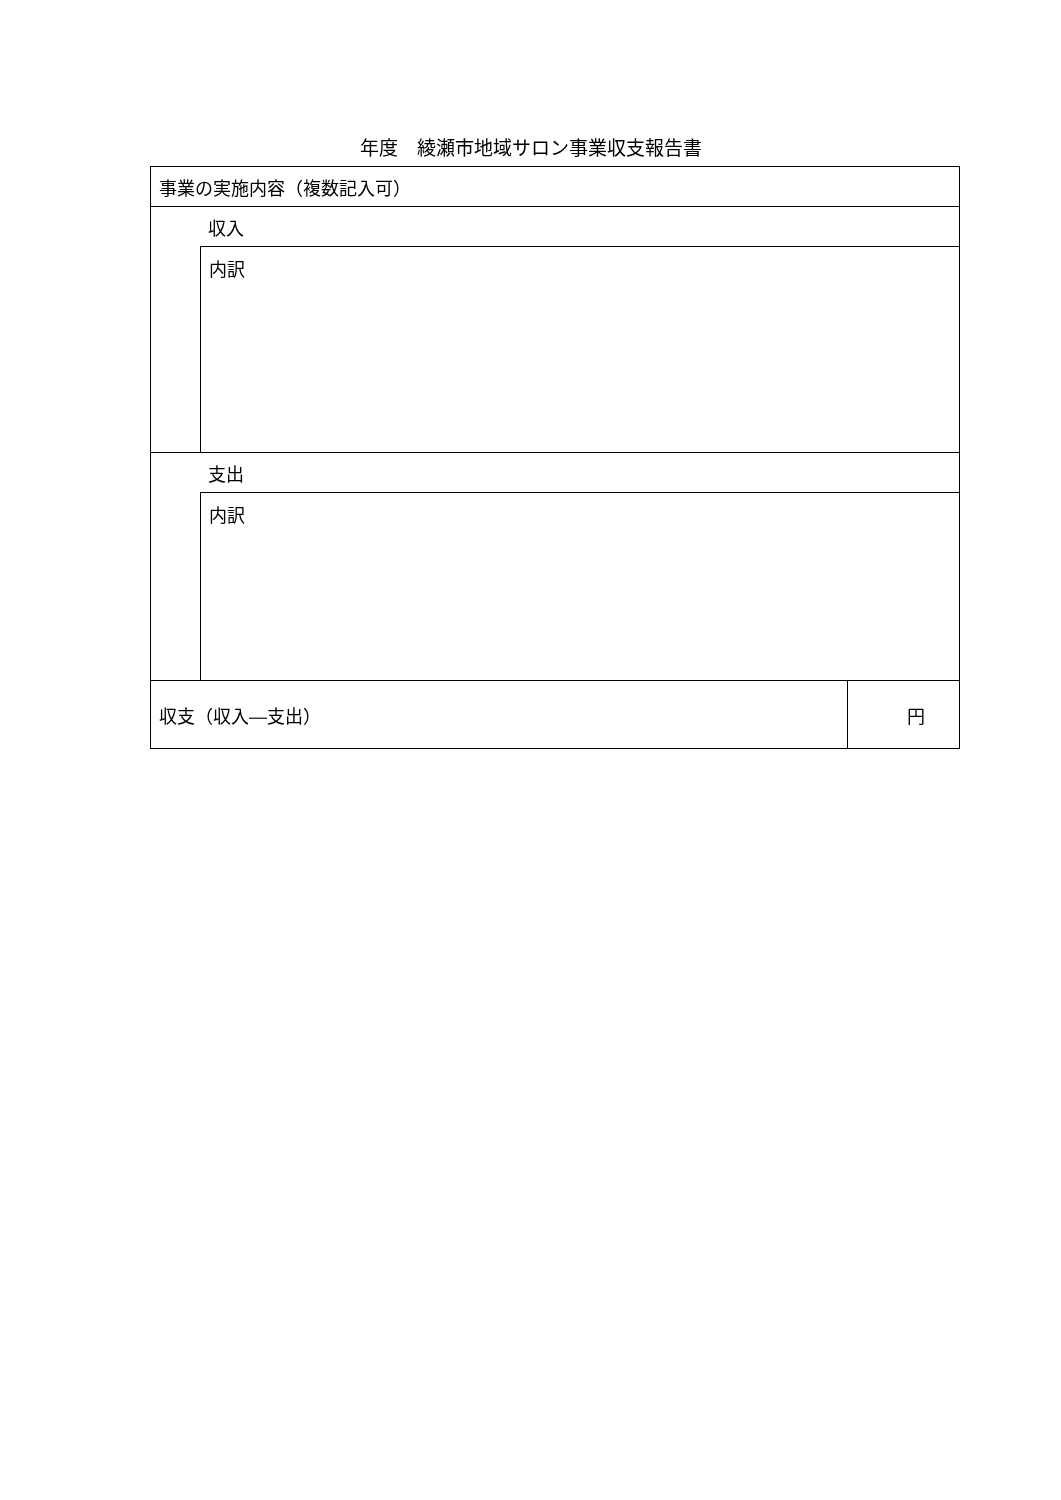年度　綾瀬市地域サロン事業収支報告書
| 事業の実施内容（複数記入可） | | |
| | 収入 | |
| | 内訳 | |
| | 支出 | |
| | 内訳 | |
| 収支（収入―支出） | | 円 |